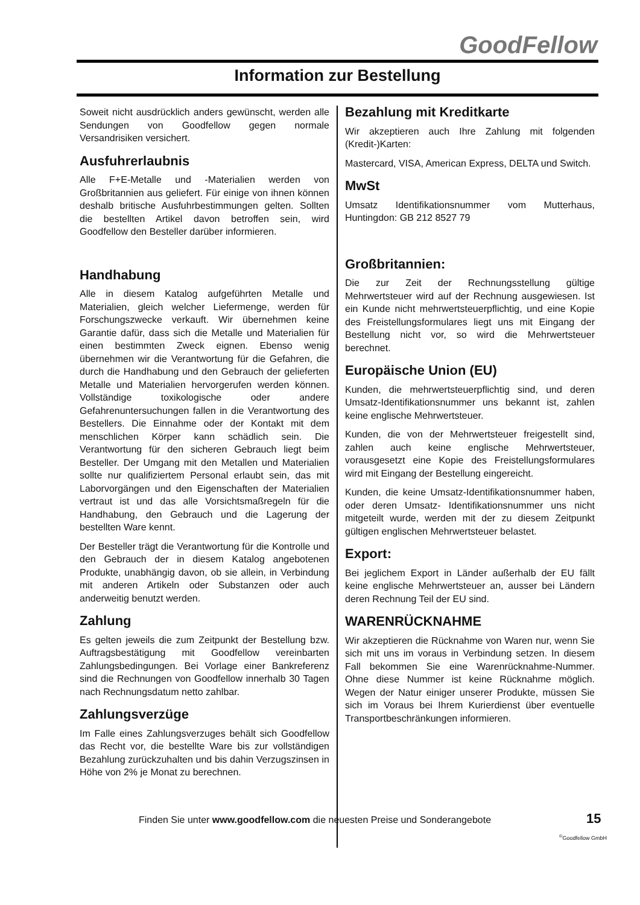GoodFellow
Information zur Bestellung
Soweit nicht ausdrücklich anders gewünscht, werden alle Sendungen von Goodfellow gegen normale Versandrisiken versichert.
Ausfuhrerlaubnis
Alle F+E-Metalle und -Materialien werden von Großbritannien aus geliefert. Für einige von ihnen können deshalb britische Ausfuhrbestimmungen gelten. Sollten die bestellten Artikel davon betroffen sein, wird Goodfellow den Besteller darüber informieren.
Handhabung
Alle in diesem Katalog aufgeführten Metalle und Materialien, gleich welcher Liefermenge, werden für Forschungszwecke verkauft. Wir übernehmen keine Garantie dafür, dass sich die Metalle und Materialien für einen bestimmten Zweck eignen. Ebenso wenig übernehmen wir die Verantwortung für die Gefahren, die durch die Handhabung und den Gebrauch der gelieferten Metalle und Materialien hervorgerufen werden können. Vollständige toxikologische oder andere Gefahrenuntersuchungen fallen in die Verantwortung des Bestellers. Die Einnahme oder der Kontakt mit dem menschlichen Körper kann schädlich sein. Die Verantwortung für den sicheren Gebrauch liegt beim Besteller. Der Umgang mit den Metallen und Materialien sollte nur qualifiziertem Personal erlaubt sein, das mit Laborvorgängen und den Eigenschaften der Materialien vertraut ist und das alle Vorsichtsmaßregeln für die Handhabung, den Gebrauch und die Lagerung der bestellten Ware kennt.
Der Besteller trägt die Verantwortung für die Kontrolle und den Gebrauch der in diesem Katalog angebotenen Produkte, unabhängig davon, ob sie allein, in Verbindung mit anderen Artikeln oder Substanzen oder auch anderweitig benutzt werden.
Zahlung
Es gelten jeweils die zum Zeitpunkt der Bestellung bzw. Auftragsbestätigung mit Goodfellow vereinbarten Zahlungsbedingungen. Bei Vorlage einer Bankreferenz sind die Rechnungen von Goodfellow innerhalb 30 Tagen nach Rechnungsdatum netto zahlbar.
Zahlungsverzüge
Im Falle eines Zahlungsverzuges behält sich Goodfellow das Recht vor, die bestellte Ware bis zur vollständigen Bezahlung zurückzuhalten und bis dahin Verzugszinsen in Höhe von 2% je Monat zu berechnen.
Bezahlung mit Kreditkarte
Wir akzeptieren auch Ihre Zahlung mit folgenden (Kredit-)Karten:
Mastercard, VISA, American Express, DELTA und Switch.
MwSt
Umsatz Identifikationsnummer vom Mutterhaus, Huntingdon: GB 212 8527 79
Großbritannien:
Die zur Zeit der Rechnungsstellung gültige Mehrwertsteuer wird auf der Rechnung ausgewiesen. Ist ein Kunde nicht mehrwertsteuerpflichtig, und eine Kopie des Freistellungsformulares liegt uns mit Eingang der Bestellung nicht vor, so wird die Mehrwertsteuer berechnet.
Europäische Union (EU)
Kunden, die mehrwertsteuerpflichtig sind, und deren Umsatz-Identifikationsnummer uns bekannt ist, zahlen keine englische Mehrwertsteuer.
Kunden, die von der Mehrwertsteuer freigestellt sind, zahlen auch keine englische Mehrwertsteuer, vorausgesetzt eine Kopie des Freistellungsformulares wird mit Eingang der Bestellung eingereicht.
Kunden, die keine Umsatz-Identifikationsnummer haben, oder deren Umsatz- Identifikationsnummer uns nicht mitgeteilt wurde, werden mit der zu diesem Zeitpunkt gültigen englischen Mehrwertsteuer belastet.
Export:
Bei jeglichem Export in Länder außerhalb der EU fällt keine englische Mehrwertsteuer an, ausser bei Ländern deren Rechnung Teil der EU sind.
WARENRÜCKNAHME
Wir akzeptieren die Rücknahme von Waren nur, wenn Sie sich mit uns im voraus in Verbindung setzen. In diesem Fall bekommen Sie eine Warenrücknahme-Nummer. Ohne diese Nummer ist keine Rücknahme möglich. Wegen der Natur einiger unserer Produkte, müssen Sie sich im Voraus bei Ihrem Kurierdienst über eventuelle Transportbeschränkungen informieren.
Finden Sie unter www.goodfellow.com die neuesten Preise und Sonderangebote
15
<sup>©</sup>Goodfellow GmbH